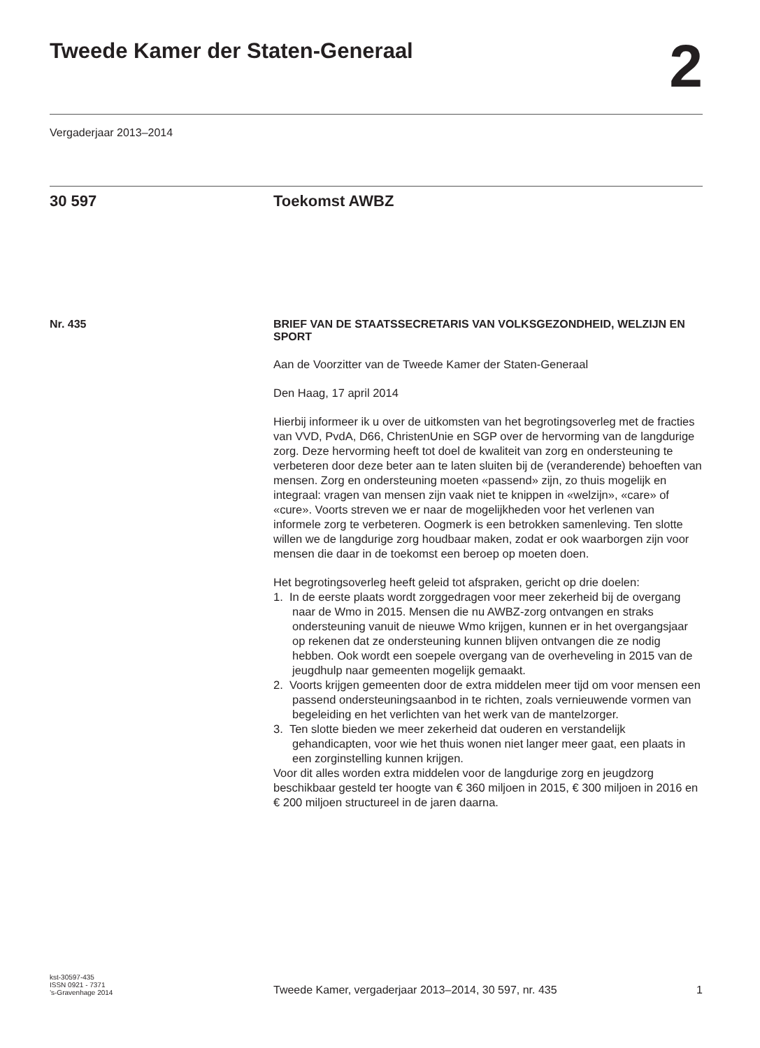Tweede Kamer der Staten-Generaal
2
Vergaderjaar 2013–2014
30 597 Toekomst AWBZ
Nr. 435
BRIEF VAN DE STAATSSECRETARIS VAN VOLKSGEZONDHEID, WELZIJN EN SPORT
Aan de Voorzitter van de Tweede Kamer der Staten-Generaal
Den Haag, 17 april 2014
Hierbij informeer ik u over de uitkomsten van het begrotingsoverleg met de fracties van VVD, PvdA, D66, ChristenUnie en SGP over de hervorming van de langdurige zorg. Deze hervorming heeft tot doel de kwaliteit van zorg en ondersteuning te verbeteren door deze beter aan te laten sluiten bij de (veranderende) behoeften van mensen. Zorg en ondersteuning moeten «passend» zijn, zo thuis mogelijk en integraal: vragen van mensen zijn vaak niet te knippen in «welzijn», «care» of «cure». Voorts streven we er naar de mogelijkheden voor het verlenen van informele zorg te verbeteren. Oogmerk is een betrokken samenleving. Ten slotte willen we de langdurige zorg houdbaar maken, zodat er ook waarborgen zijn voor mensen die daar in de toekomst een beroep op moeten doen.
Het begrotingsoverleg heeft geleid tot afspraken, gericht op drie doelen:
1. In de eerste plaats wordt zorggedragen voor meer zekerheid bij de overgang naar de Wmo in 2015. Mensen die nu AWBZ-zorg ontvangen en straks ondersteuning vanuit de nieuwe Wmo krijgen, kunnen er in het overgangsjaar op rekenen dat ze ondersteuning kunnen blijven ontvangen die ze nodig hebben. Ook wordt een soepele overgang van de overheveling in 2015 van de jeugdhulp naar gemeenten mogelijk gemaakt.
2. Voorts krijgen gemeenten door de extra middelen meer tijd om voor mensen een passend ondersteuningsaanbod in te richten, zoals vernieuwende vormen van begeleiding en het verlichten van het werk van de mantelzorger.
3. Ten slotte bieden we meer zekerheid dat ouderen en verstandelijk gehandicapten, voor wie het thuis wonen niet langer meer gaat, een plaats in een zorginstelling kunnen krijgen.
Voor dit alles worden extra middelen voor de langdurige zorg en jeugdzorg beschikbaar gesteld ter hoogte van € 360 miljoen in 2015, € 300 miljoen in 2016 en € 200 miljoen structureel in de jaren daarna.
kst-30597-435
ISSN 0921 - 7371
’s-Gravenhage 2014
Tweede Kamer, vergaderjaar 2013–2014, 30 597, nr. 435
1